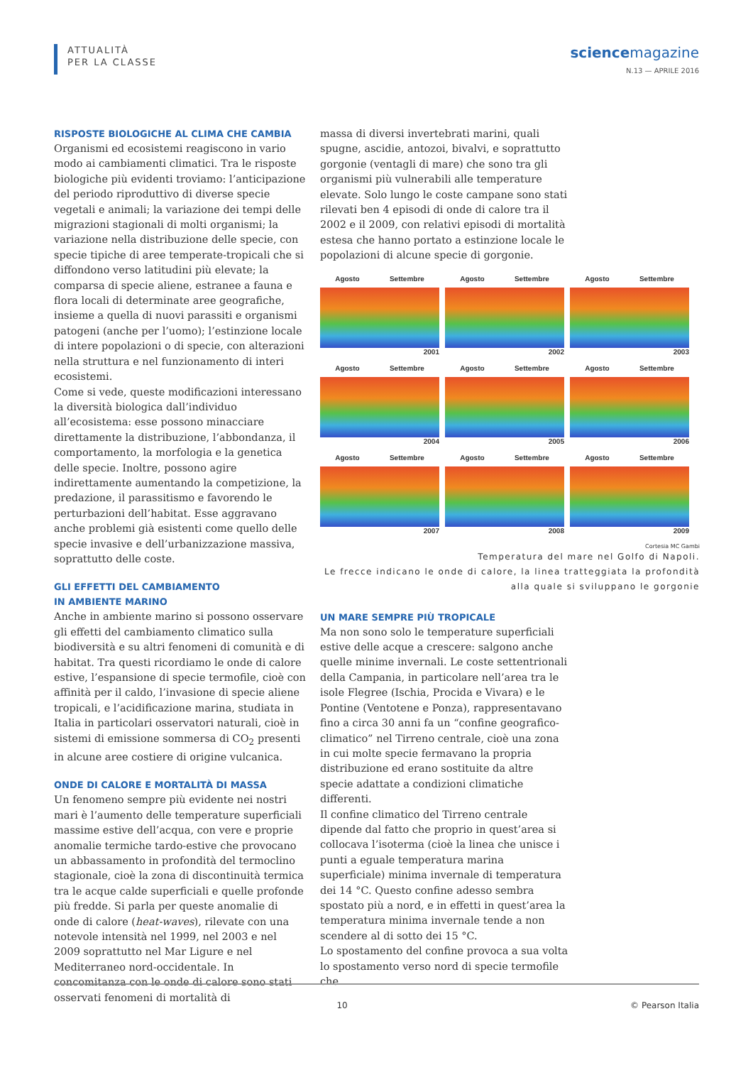ATTUALITÀ
PER LA CLASSE
sciencemagazine
N.13 — APRILE 2016
RISPOSTE BIOLOGICHE AL CLIMA CHE CAMBIA
Organismi ed ecosistemi reagiscono in vario modo ai cambiamenti climatici. Tra le risposte biologiche più evidenti troviamo: l’anticipazione del periodo riproduttivo di diverse specie vegetali e animali; la variazione dei tempi delle migrazioni stagionali di molti organismi; la variazione nella distribuzione delle specie, con specie tipiche di aree temperate-tropicali che si diffondono verso latitudini più elevate; la comparsa di specie aliene, estranee a fauna e flora locali di determinate aree geografiche, insieme a quella di nuovi parassiti e organismi patogeni (anche per l’uomo); l’estinzione locale di intere popolazioni o di specie, con alterazioni nella struttura e nel funzionamento di interi ecosistemi.
Come si vede, queste modificazioni interessano la diversità biologica dall’individuo all’ecosistema: esse possono minacciare direttamente la distribuzione, l’abbondanza, il comportamento, la morfologia e la genetica delle specie. Inoltre, possono agire indirettamente aumentando la competizione, la predazione, il parassitismo e favorendo le perturbazioni dell’habitat. Esse aggravano anche problemi già esistenti come quello delle specie invasive e dell’urbanizzazione massiva, soprattutto delle coste.
GLI EFFETTI DEL CAMBIAMENTO
IN AMBIENTE MARINO
Anche in ambiente marino si possono osservare gli effetti del cambiamento climatico sulla biodiversità e su altri fenomeni di comunità e di habitat. Tra questi ricordiamo le onde di calore estive, l’espansione di specie termofile, cioè con affinità per il caldo, l’invasione di specie aliene tropicali, e l’acidificazione marina, studiata in Italia in particolari osservatori naturali, cioè in sistemi di emissione sommersa di CO<sub>2</sub> presenti in alcune aree costiere di origine vulcanica.
ONDE DI CALORE E MORTALITÀ DI MASSA
Un fenomeno sempre più evidente nei nostri mari è l’aumento delle temperature superficiali massime estive dell’acqua, con vere e proprie anomalie termiche tardo-estive che provocano un abbassamento in profondità del termoclino stagionale, cioè la zona di discontinuità termica tra le acque calde superficiali e quelle profonde più fredde. Si parla per queste anomalie di onde di calore (heat-waves), rilevate con una notevole intensità nel 1999, nel 2003 e nel 2009 soprattutto nel Mar Ligure e nel Mediterraneo nord-occidentale. In concomitanza con le onde di calore sono stati osservati fenomeni di mortalità di
massa di diversi invertebrati marini, quali spugne, ascidie, antozoi, bivalvi, e soprattutto gorgonie (ventagli di mare) che sono tra gli organismi più vulnerabili alle temperature elevate. Solo lungo le coste campane sono stati rilevati ben 4 episodi di onde di calore tra il 2002 e il 2009, con relativi episodi di mortalità estesa che hanno portato a estinzione locale le popolazioni di alcune specie di gorgonie.
Agosto Settembre
2001
Agosto Settembre
2002
Agosto Settembre
2003
Agosto Settembre
2004
Agosto Settembre
2005
Agosto Settembre
2006
Agosto Settembre
2007
Agosto Settembre
2008
Agosto Settembre
2009
Cortesia MC Gambi
Temperatura del mare nel Golfo di Napoli.
Le frecce indicano le onde di calore, la linea tratteggiata la profondità
alla quale si sviluppano le gorgonie
UN MARE SEMPRE PIÙ TROPICALE
Ma non sono solo le temperature superficiali estive delle acque a crescere: salgono anche quelle minime invernali. Le coste settentrionali della Campania, in particolare nell’area tra le isole Flegree (Ischia, Procida e Vivara) e le Pontine (Ventotene e Ponza), rappresentavano fino a circa 30 anni fa un “confine geografico-climatico” nel Tirreno centrale, cioè una zona in cui molte specie fermavano la propria distribuzione ed erano sostituite da altre specie adattate a condizioni climatiche differenti.
Il confine climatico del Tirreno centrale dipende dal fatto che proprio in quest’area si collocava l’isoterma (cioè la linea che unisce i punti a eguale temperatura marina superficiale) minima invernale di temperatura dei 14 °C. Questo confine adesso sembra spostato più a nord, e in effetti in quest’area la temperatura minima invernale tende a non scendere al di sotto dei 15 °C.
Lo spostamento del confine provoca a sua volta lo spostamento verso nord di specie termofile che
10 © Pearson Italia